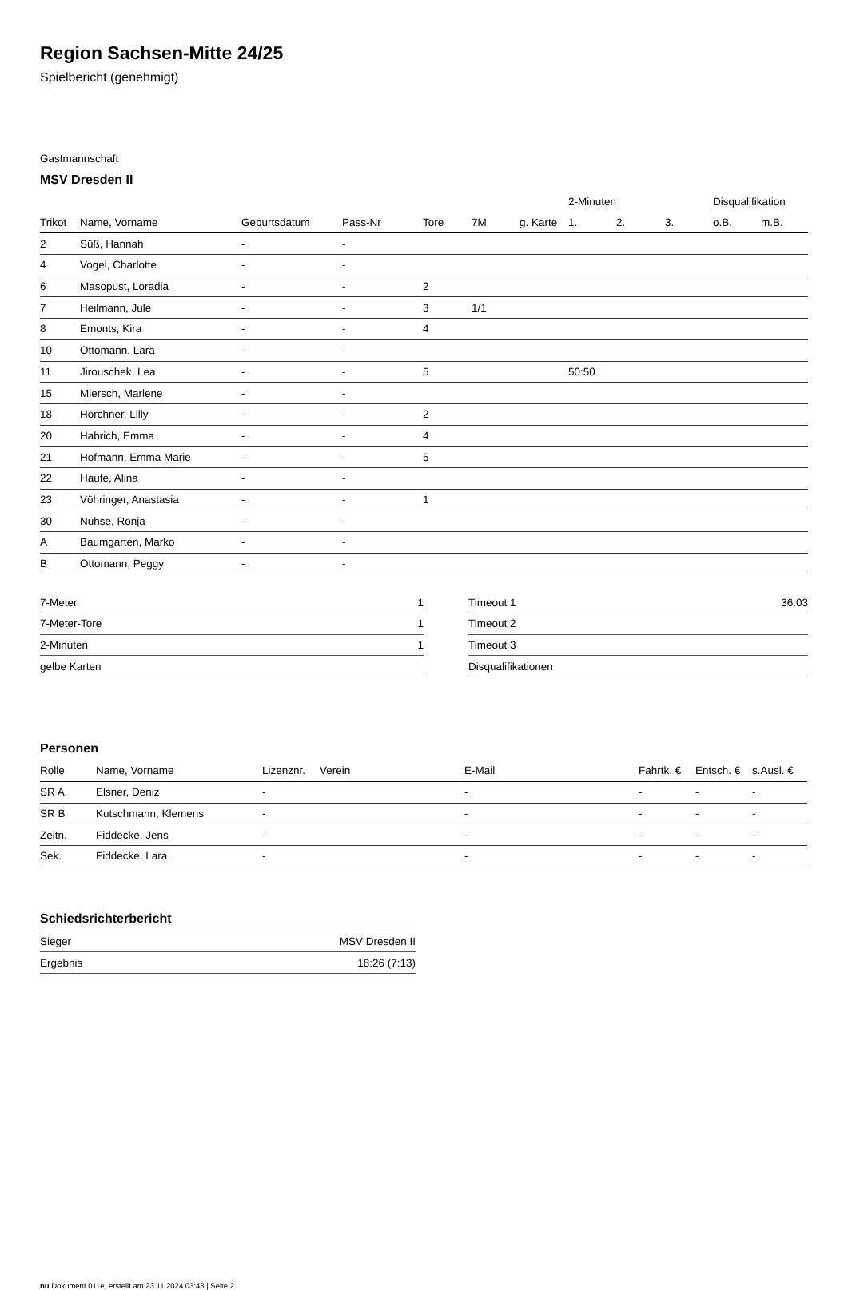Region Sachsen-Mitte 24/25
Spielbericht (genehmigt)
Gastmannschaft
MSV Dresden II
| | | | | | | | 2-Minuten | | | Disqualifikation | |
| --- | --- | --- | --- | --- | --- | --- | --- | --- | --- | --- | --- |
| Trikot | Name, Vorname | Geburtsdatum | Pass-Nr | Tore | 7M | g. Karte | 1. | 2. | 3. | o.B. | m.B. |
| 2 | Süß, Hannah | - | - | | | | | | | | |
| 4 | Vogel, Charlotte | - | - | | | | | | | | |
| 6 | Masopust, Loradia | - | - | 2 | | | | | | | |
| 7 | Heilmann, Jule | - | - | 3 | 1/1 | | | | | | |
| 8 | Emonts, Kira | - | - | 4 | | | | | | | |
| 10 | Ottomann, Lara | - | - | | | | | | | | |
| 11 | Jirouschek, Lea | - | - | 5 | | | 50:50 | | | | |
| 15 | Miersch, Marlene | - | - | | | | | | | | |
| 18 | Hörchner, Lilly | - | - | 2 | | | | | | | |
| 20 | Habrich, Emma | - | - | 4 | | | | | | | |
| 21 | Hofmann, Emma Marie | - | - | 5 | | | | | | | |
| 22 | Haufe, Alina | - | - | | | | | | | | |
| 23 | Vöhringer, Anastasia | - | - | 1 | | | | | | | |
| 30 | Nühse, Ronja | - | - | | | | | | | | |
| A | Baumgarten, Marko | - | - | | | | | | | | |
| B | Ottomann, Peggy | - | - | | | | | | | | |
| 7-Meter | 1 |
| 7-Meter-Tore | 1 |
| 2-Minuten | 1 |
| gelbe Karten | |
| Timeout 1 | 36:03 |
| Timeout 2 | |
| Timeout 3 | |
| Disqualifikationen | |
Personen
| Rolle | Name, Vorname | Lizenznr. | Verein | E-Mail | Fahrtk. € | Entsch. € | s.Ausl. € |
| --- | --- | --- | --- | --- | --- | --- | --- |
| SR A | Elsner, Deniz | - | | - | - | - | - |
| SR B | Kutschmann, Klemens | - | | - | - | - | - |
| Zeitn. | Fiddecke, Jens | - | | - | - | - | - |
| Sek. | Fiddecke, Lara | - | | - | - | - | - |
Schiedsrichterbericht
| Sieger | MSV Dresden II |
| Ergebnis | 18:26 (7:13) |
nu.Dokument 011e, erstellt am 23.11.2024 03:43 | Seite 2